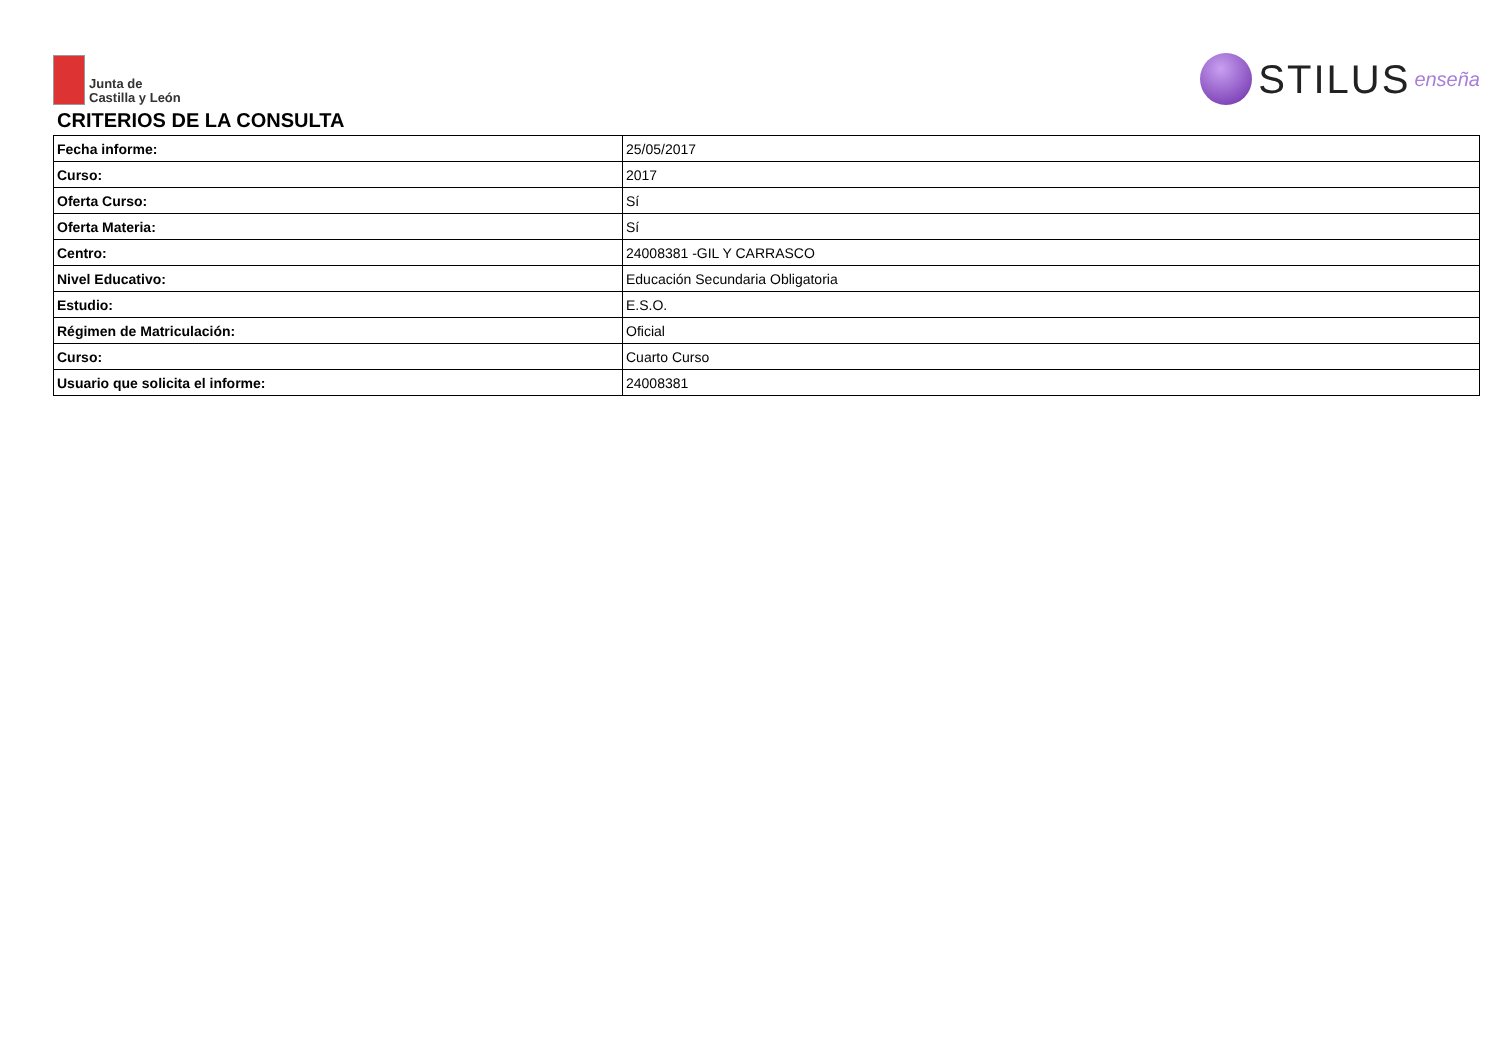Junta de
Castilla y León
STILUS enseña
CRITERIOS DE LA CONSULTA
| Fecha informe: | 25/05/2017 |
| Curso: | 2017 |
| Oferta Curso: | Sí |
| Oferta Materia: | Sí |
| Centro: | 24008381 -GIL Y CARRASCO |
| Nivel Educativo: | Educación Secundaria Obligatoria |
| Estudio: | E.S.O. |
| Régimen de Matriculación: | Oficial |
| Curso: | Cuarto Curso |
| Usuario que solicita el informe: | 24008381 |